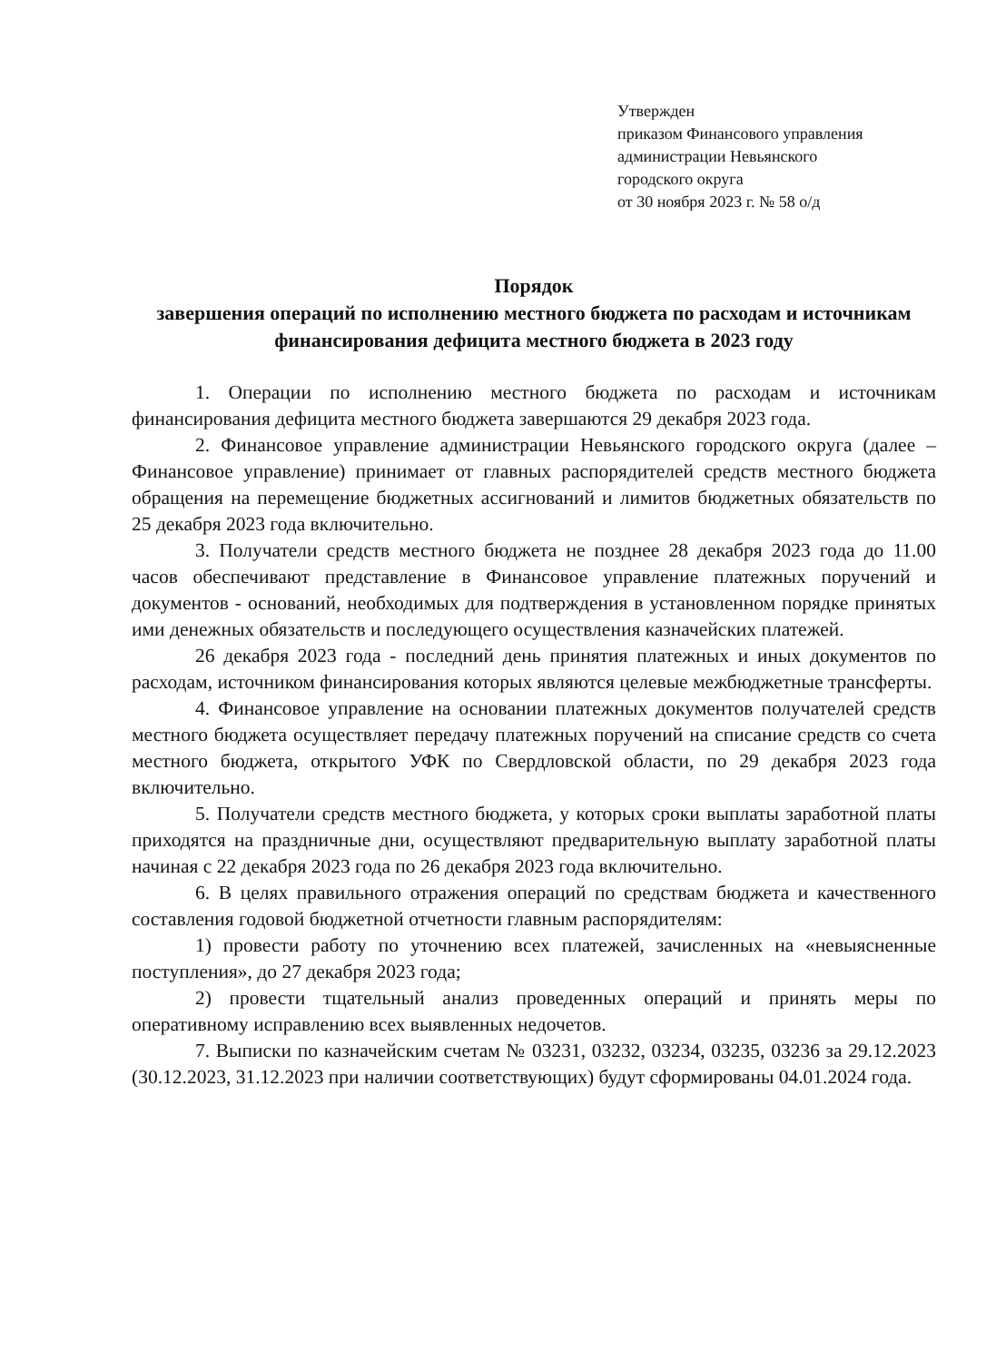Утвержден
приказом Финансового управления
администрации Невьянского
городского округа
от 30 ноября 2023 г. № 58 о/д
Порядок
завершения операций по исполнению местного бюджета по расходам и источникам финансирования дефицита местного бюджета в 2023 году
1. Операции по исполнению местного бюджета по расходам и источникам финансирования дефицита местного бюджета завершаются 29 декабря 2023 года.
2. Финансовое управление администрации Невьянского городского округа (далее – Финансовое управление) принимает от главных распорядителей средств местного бюджета обращения на перемещение бюджетных ассигнований и лимитов бюджетных обязательств по 25 декабря 2023 года включительно.
3. Получатели средств местного бюджета не позднее 28 декабря 2023 года до 11.00 часов обеспечивают представление в Финансовое управление платежных поручений и документов - оснований, необходимых для подтверждения в установленном порядке принятых ими денежных обязательств и последующего осуществления казначейских платежей.
26 декабря 2023 года - последний день принятия платежных и иных документов по расходам, источником финансирования которых являются целевые межбюджетные трансферты.
4. Финансовое управление на основании платежных документов получателей средств местного бюджета осуществляет передачу платежных поручений на списание средств со счета местного бюджета, открытого УФК по Свердловской области, по 29 декабря 2023 года включительно.
5. Получатели средств местного бюджета, у которых сроки выплаты заработной платы приходятся на праздничные дни, осуществляют предварительную выплату заработной платы начиная с 22 декабря 2023 года по 26 декабря 2023 года включительно.
6. В целях правильного отражения операций по средствам бюджета и качественного составления годовой бюджетной отчетности главным распорядителям:
1) провести работу по уточнению всех платежей, зачисленных на «невыясненные поступления», до 27 декабря 2023 года;
2) провести тщательный анализ проведенных операций и принять меры по оперативному исправлению всех выявленных недочетов.
7. Выписки по казначейским счетам № 03231, 03232, 03234, 03235, 03236 за 29.12.2023 (30.12.2023, 31.12.2023 при наличии соответствующих) будут сформированы 04.01.2024 года.